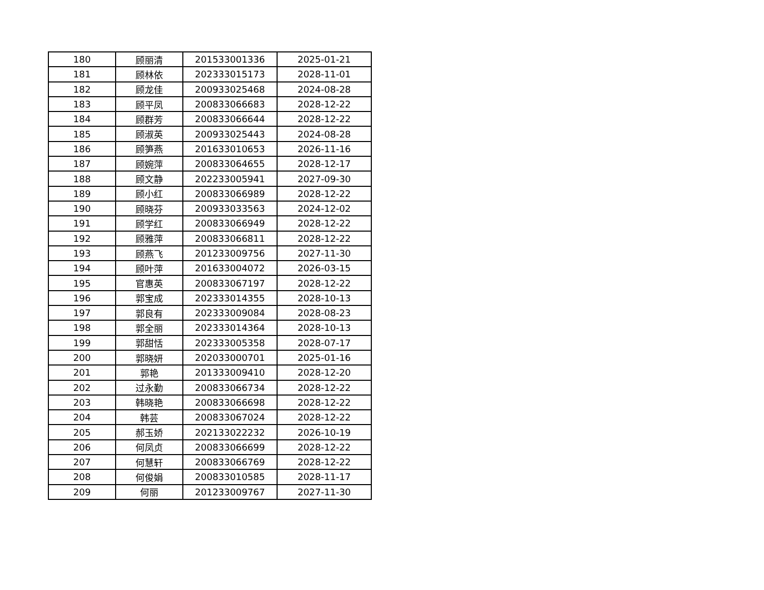| 180 | 顾丽清 | 201533001336 | 2025-01-21 |
| 181 | 顾林依 | 202333015173 | 2028-11-01 |
| 182 | 顾龙佳 | 200933025468 | 2024-08-28 |
| 183 | 顾平凤 | 200833066683 | 2028-12-22 |
| 184 | 顾群芳 | 200833066644 | 2028-12-22 |
| 185 | 顾淑英 | 200933025443 | 2024-08-28 |
| 186 | 顾笋燕 | 201633010653 | 2026-11-16 |
| 187 | 顾婉萍 | 200833064655 | 2028-12-17 |
| 188 | 顾文静 | 202233005941 | 2027-09-30 |
| 189 | 顾小红 | 200833066989 | 2028-12-22 |
| 190 | 顾晓芬 | 200933033563 | 2024-12-02 |
| 191 | 顾学红 | 200833066949 | 2028-12-22 |
| 192 | 顾雅萍 | 200833066811 | 2028-12-22 |
| 193 | 顾燕飞 | 201233009756 | 2027-11-30 |
| 194 | 顾叶萍 | 201633004072 | 2026-03-15 |
| 195 | 官惠英 | 200833067197 | 2028-12-22 |
| 196 | 郭宝成 | 202333014355 | 2028-10-13 |
| 197 | 郭良有 | 202333009084 | 2028-08-23 |
| 198 | 郭全丽 | 202333014364 | 2028-10-13 |
| 199 | 郭甜恬 | 202333005358 | 2028-07-17 |
| 200 | 郭晓妍 | 202033000701 | 2025-01-16 |
| 201 | 郭艳 | 201333009410 | 2028-12-20 |
| 202 | 过永勤 | 200833066734 | 2028-12-22 |
| 203 | 韩晓艳 | 200833066698 | 2028-12-22 |
| 204 | 韩芸 | 200833067024 | 2028-12-22 |
| 205 | 郝玉娇 | 202133022232 | 2026-10-19 |
| 206 | 何凤贞 | 200833066699 | 2028-12-22 |
| 207 | 何慧轩 | 200833066769 | 2028-12-22 |
| 208 | 何俊娟 | 200833010585 | 2028-11-17 |
| 209 | 何丽 | 201233009767 | 2027-11-30 |